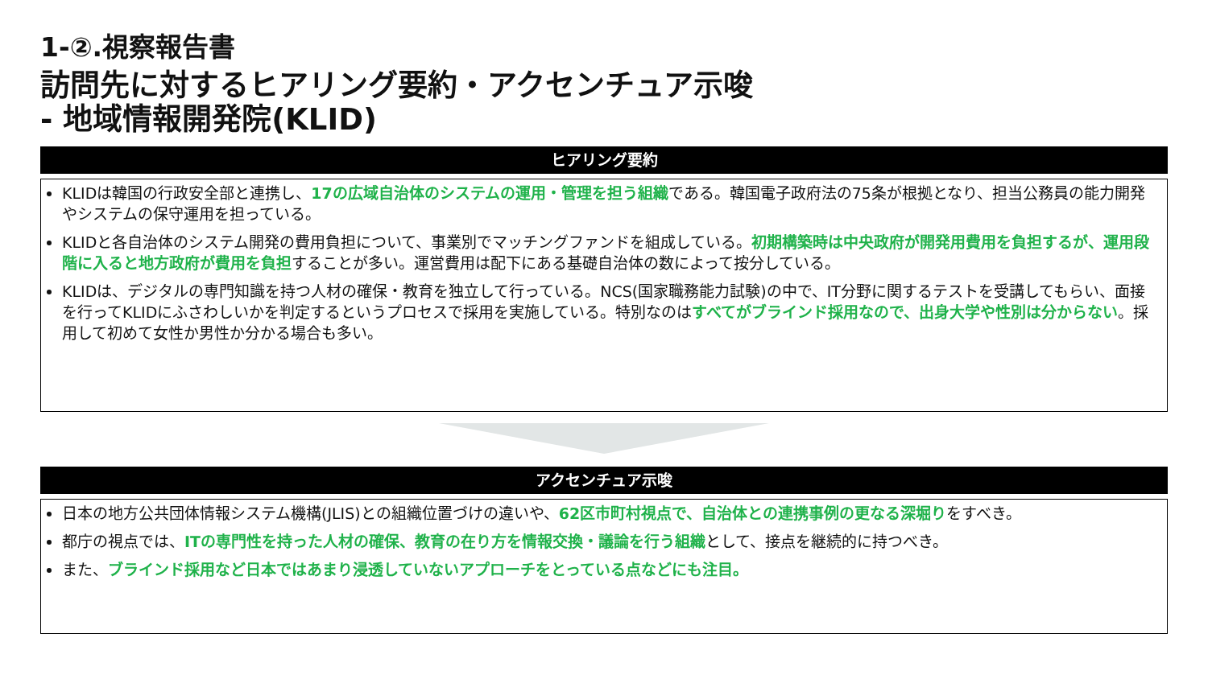1-②.視察報告書
訪問先に対するヒアリング要約・アクセンチュア示唆
- 地域情報開発院(KLID)
ヒアリング要約
KLIDは韓国の行政安全部と連携し、17の広域自治体のシステムの運用・管理を担う組織である。韓国電子政府法の75条が根拠となり、担当公務員の能力開発やシステムの保守運用を担っている。
KLIDと各自治体のシステム開発の費用負担について、事業別でマッチングファンドを組成している。初期構築時は中央政府が開発用費用を負担するが、運用段階に入ると地方政府が費用を負担することが多い。運営費用は配下にある基礎自治体の数によって按分している。
KLIDは、デジタルの専門知識を持つ人材の確保・教育を独立して行っている。NCS(国家職務能力試験)の中で、IT分野に関するテストを受講してもらい、面接を行ってKLIDにふさわしいかを判定するというプロセスで採用を実施している。特別なのはすべてがブラインド採用なので、出身大学や性別は分からない。採用して初めて女性か男性か分かる場合も多い。
アクセンチュア示唆
日本の地方公共団体情報システム機構(JLIS)との組織位置づけの違いや、62区市町村視点で、自治体との連携事例の更なる深堀りをすべき。
都庁の視点では、ITの専門性を持った人材の確保、教育の在り方を情報交換・議論を行う組織として、接点を継続的に持つべき。
また、ブラインド採用など日本ではあまり浸透していないアプローチをとっている点などにも注目。